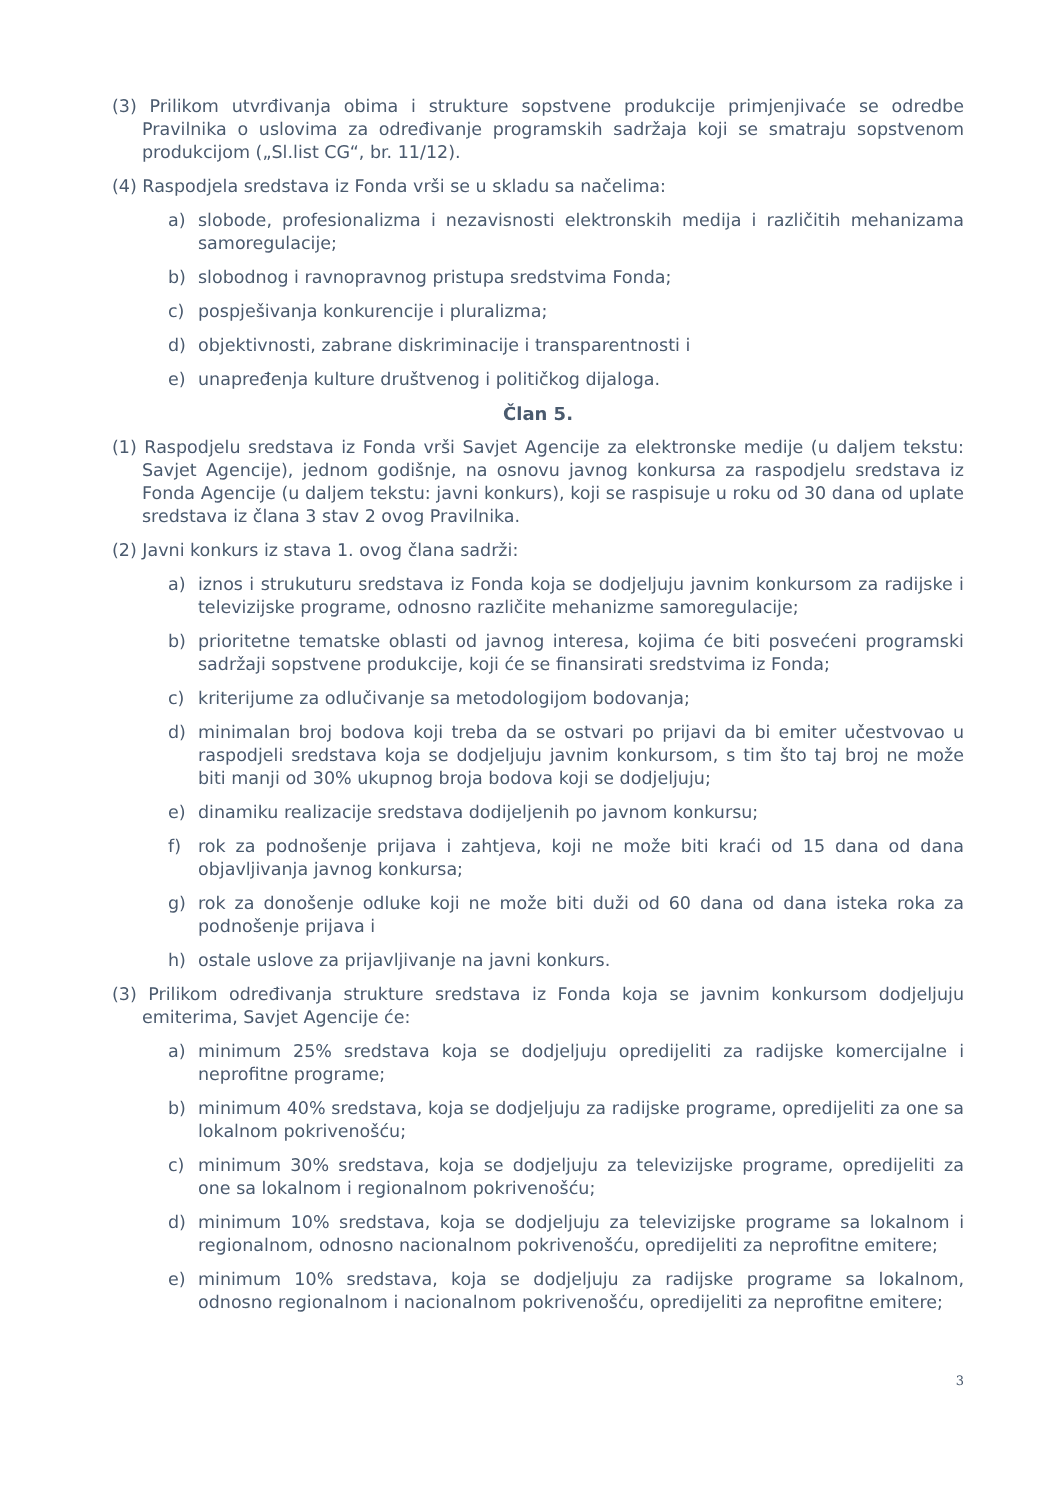(3) Prilikom utvrđivanja obima i strukture sopstvene produkcije primjenjivaće se odredbe Pravilnika o uslovima za određivanje programskih sadržaja koji se smatraju sopstvenom produkcijom („Sl.list CG“, br. 11/12).
(4) Raspodjela sredstava iz Fonda vrši se u skladu sa načelima:
a) slobode, profesionalizma i nezavisnosti elektronskih medija i različitih mehanizama samoregulacije;
b) slobodnog i ravnopravnog pristupa sredstvima Fonda;
c) pospješivanja konkurencije i pluralizma;
d) objektivnosti, zabrane diskriminacije i transparentnosti i
e) unapređenja kulture društvenog i političkog dijaloga.
Član 5.
(1) Raspodjelu sredstava iz Fonda vrši Savjet Agencije za elektronske medije (u daljem tekstu: Savjet Agencije), jednom godišnje, na osnovu javnog konkursa za raspodjelu sredstava iz Fonda Agencije (u daljem tekstu: javni konkurs), koji se raspisuje u roku od 30 dana od uplate sredstava iz člana 3 stav 2 ovog Pravilnika.
(2) Javni konkurs iz stava 1. ovog člana sadrži:
a) iznos i strukuturu sredstava iz Fonda koja se dodjeljuju javnim konkursom za radijske i televizijske programe, odnosno različite mehanizme samoregulacije;
b) prioritetne tematske oblasti od javnog interesa, kojima će biti posvećeni programski sadržaji sopstvene produkcije, koji će se finansirati sredstvima iz Fonda;
c) kriterijume za odlučivanje sa metodologijom bodovanja;
d) minimalan broj bodova koji treba da se ostvari po prijavi da bi emiter učestvovao u raspodjeli sredstava koja se dodjeljuju javnim konkursom, s tim što taj broj ne može biti manji od 30% ukupnog broja bodova koji se dodjeljuju;
e) dinamiku realizacije sredstava dodijeljenih po javnom konkursu;
f) rok za podnošenje prijava i zahtjeva, koji ne može biti kraći od 15 dana od dana objavljivanja javnog konkursa;
g) rok za donošenje odluke koji ne može biti duži od 60 dana od dana isteka roka za podnošenje prijava i
h) ostale uslove za prijavljivanje na javni konkurs.
(3) Prilikom određivanja strukture sredstava iz Fonda koja se javnim konkursom dodjeljuju emiterima, Savjet Agencije će:
a) minimum 25% sredstava koja se dodjeljuju opredijeliti za radijske komercijalne i neprofitne programe;
b) minimum 40% sredstava, koja se dodjeljuju za radijske programe, opredijeliti za one sa lokalnom pokrivenošću;
c) minimum 30% sredstava, koja se dodjeljuju za televizijske programe, opredijeliti za one sa lokalnom i regionalnom pokrivenošću;
d) minimum 10% sredstava, koja se dodjeljuju za televizijske programe sa lokalnom i regionalnom, odnosno nacionalnom pokrivenošću, opredijeliti za neprofitne emitere;
e) minimum 10% sredstava, koja se dodjeljuju za radijske programe sa lokalnom, odnosno regionalnom i nacionalnom pokrivenošću, opredijeliti za neprofitne emitere;
3